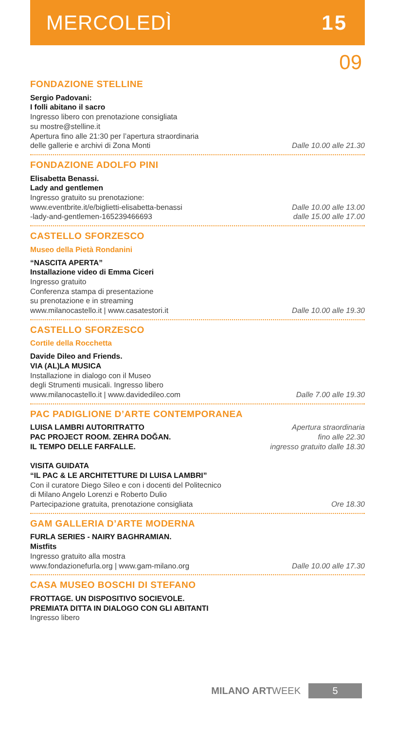MERCOLEDÌ 15
09
FONDAZIONE STELLINE
Sergio Padovani:
I folli abitano il sacro
Ingresso libero con prenotazione consigliata
su mostre@stelline.it
Apertura fino alle 21:30 per l’apertura straordinaria
delle gallerie e archivi di Zona Monti
Dalle 10.00 alle 21.30
FONDAZIONE ADOLFO PINI
Elisabetta Benassi.
Lady and gentlemen
Ingresso gratuito su prenotazione:
www.eventbrite.it/e/biglietti-elisabetta-benassi
-lady-and-gentlemen-165239466693
Dalle 10.00 alle 13.00
dalle 15.00 alle 17.00
CASTELLO SFORZESCO
Museo della Pietà Rondanini
“NASCITA APERTA”
Installazione video di Emma Ciceri
Ingresso gratuito
Conferenza stampa di presentazione
su prenotazione e in streaming
www.milanocastello.it | www.casatestori.it
Dalle 10.00 alle 19.30
CASTELLO SFORZESCO
Cortile della Rocchetta
Davide Dileo and Friends.
VIA (AL)LA MUSICA
Installazione in dialogo con il Museo
degli Strumenti musicali. Ingresso libero
www.milanocastello.it | www.davidedileo.com
Dalle 7.00 alle 19.30
PAC PADIGLIONE D’ARTE CONTEMPORANEA
LUISA LAMBRI AUTORITRATTO
PAC PROJECT ROOM. ZEHRA DOĞAN.
IL TEMPO DELLE FARFALLE.
Apertura straordinaria
fino alle 22.30
ingresso gratuito dalle 18.30
VISITA GUIDATA
“IL PAC & LE ARCHITETTURE DI LUISA LAMBRI”
Con il curatore Diego Sileo e con i docenti del Politecnico
di Milano Angelo Lorenzi e Roberto Dulio
Partecipazione gratuita, prenotazione consigliata
Ore 18.30
GAM GALLERIA D’ARTE MODERNA
FURLA SERIES - NAIRY BAGHRAMIAN.
Mistfits
Ingresso gratuito alla mostra
www.fondazionefurla.org | www.gam-milano.org
Dalle 10.00 alle 17.30
CASA MUSEO BOSCHI DI STEFANO
FROTTAGE. UN DISPOSITIVO SOCIEVOLE.
PREMIATA DITTA IN DIALOGO CON GLI ABITANTI
Ingresso libero
MILANO ARTWEEK 5